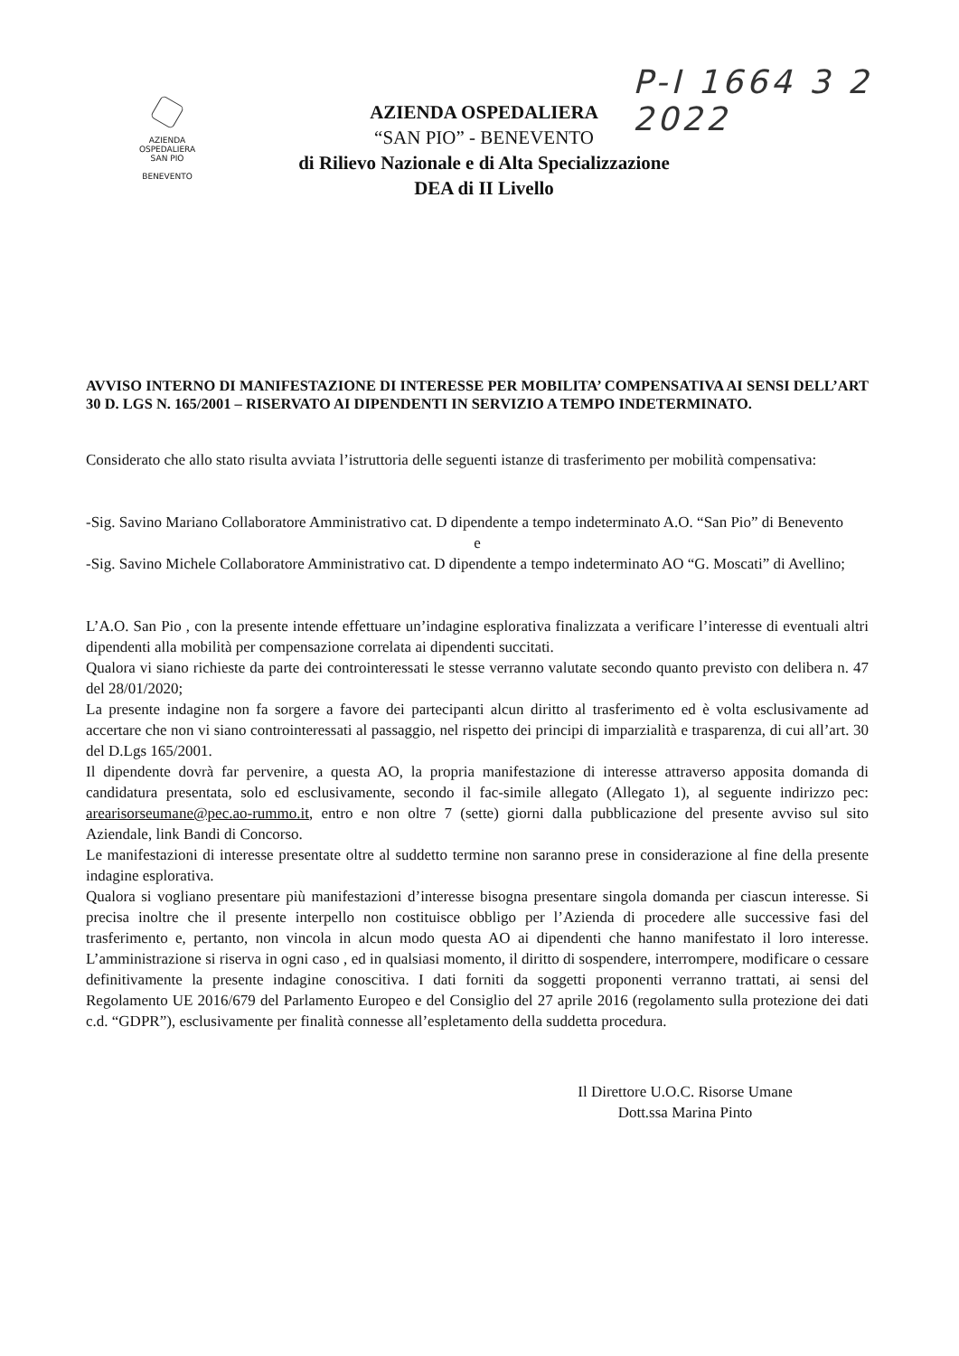P-I 1664 3 2 2022
AZIENDA
OSPEDALIERA
SAN PIO
BENEVENTO
AZIENDA OSPEDALIERA
“SAN PIO” - BENEVENTO
di Rilievo Nazionale e di Alta Specializzazione
DEA di II Livello
AVVISO INTERNO DI MANIFESTAZIONE DI INTERESSE PER MOBILITA’ COMPENSATIVA AI SENSI DELL’ART 30 D. LGS N. 165/2001 – RISERVATO AI DIPENDENTI IN SERVIZIO A TEMPO INDETERMINATO.
Considerato che allo stato risulta avviata l’istruttoria delle seguenti istanze di trasferimento per mobilità compensativa:
-Sig. Savino Mariano Collaboratore Amministrativo cat. D dipendente a tempo indeterminato A.O. “San Pio” di Benevento
e
-Sig. Savino Michele Collaboratore Amministrativo cat. D dipendente a tempo indeterminato AO “G. Moscati” di Avellino;
L’A.O. San Pio , con la presente intende effettuare un’indagine esplorativa finalizzata a verificare l’interesse di eventuali altri dipendenti alla mobilità per compensazione correlata ai dipendenti succitati.
Qualora vi siano richieste da parte dei controinteressati le stesse verranno valutate secondo quanto previsto con delibera n. 47 del 28/01/2020;
La presente indagine non fa sorgere a favore dei partecipanti alcun diritto al trasferimento ed è volta esclusivamente ad accertare che non vi siano controinteressati al passaggio, nel rispetto dei principi di imparzialità e trasparenza, di cui all’art. 30 del D.Lgs 165/2001.
Il dipendente dovrà far pervenire, a questa AO, la propria manifestazione di interesse attraverso apposita domanda di candidatura presentata, solo ed esclusivamente, secondo il fac-simile allegato (Allegato 1), al seguente indirizzo pec: arearisorseumane@pec.ao-rummo.it, entro e non oltre 7 (sette) giorni dalla pubblicazione del presente avviso sul sito Aziendale, link Bandi di Concorso.
Le manifestazioni di interesse presentate oltre al suddetto termine non saranno prese in considerazione al fine della presente indagine esplorativa.
Qualora si vogliano presentare più manifestazioni d’interesse bisogna presentare singola domanda per ciascun interesse. Si precisa inoltre che il presente interpello non costituisce obbligo per l’Azienda di procedere alle successive fasi del trasferimento e, pertanto, non vincola in alcun modo questa AO ai dipendenti che hanno manifestato il loro interesse. L’amministrazione si riserva in ogni caso , ed in qualsiasi momento, il diritto di sospendere, interrompere, modificare o cessare definitivamente la presente indagine conoscitiva. I dati forniti da soggetti proponenti verranno trattati, ai sensi del Regolamento UE 2016/679 del Parlamento Europeo e del Consiglio del 27 aprile 2016 (regolamento sulla protezione dei dati c.d. “GDPR”), esclusivamente per finalità connesse all’espletamento della suddetta procedura.
Il Direttore U.O.C. Risorse Umane
Dott.ssa Marina Pinto